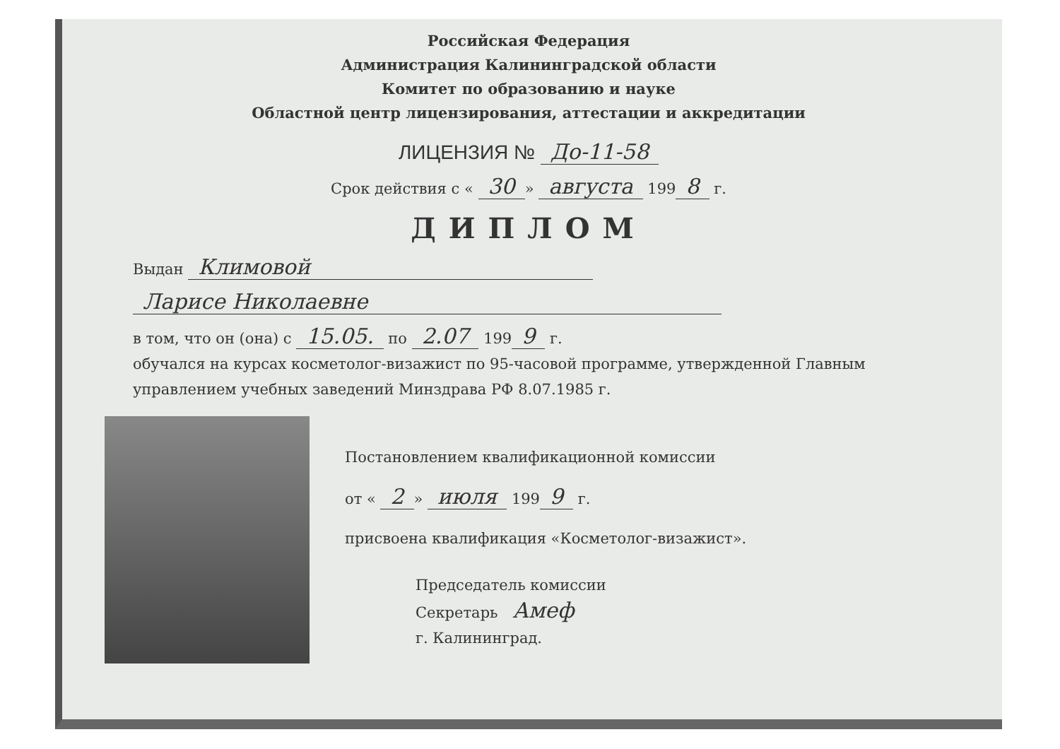Российская Федерация
Администрация Калининградской области
Комитет по образованию и науке
Областной центр лицензирования, аттестации и аккредитации
ЛИЦЕНЗИЯ № До-11-58
Срок действия с « 30 » августа 199 8 г.
ДИПЛОМ
Выдан Климовой
Ларисе Николаевне
в том, что он (она) с 15.05. по 2.07 199 9 г.
обучался на курсах косметолог-визажист по 95-часовой программе, утвержденной Главным управлением учебных заведений Минздрава РФ 8.07.1985 г.
Постановлением квалификационной комиссии
от « 2 » июля 199 9 г.
присвоена квалификация «Косметолог-визажист».
Председатель комиссии
Секретарь Амеф
г. Калининград.